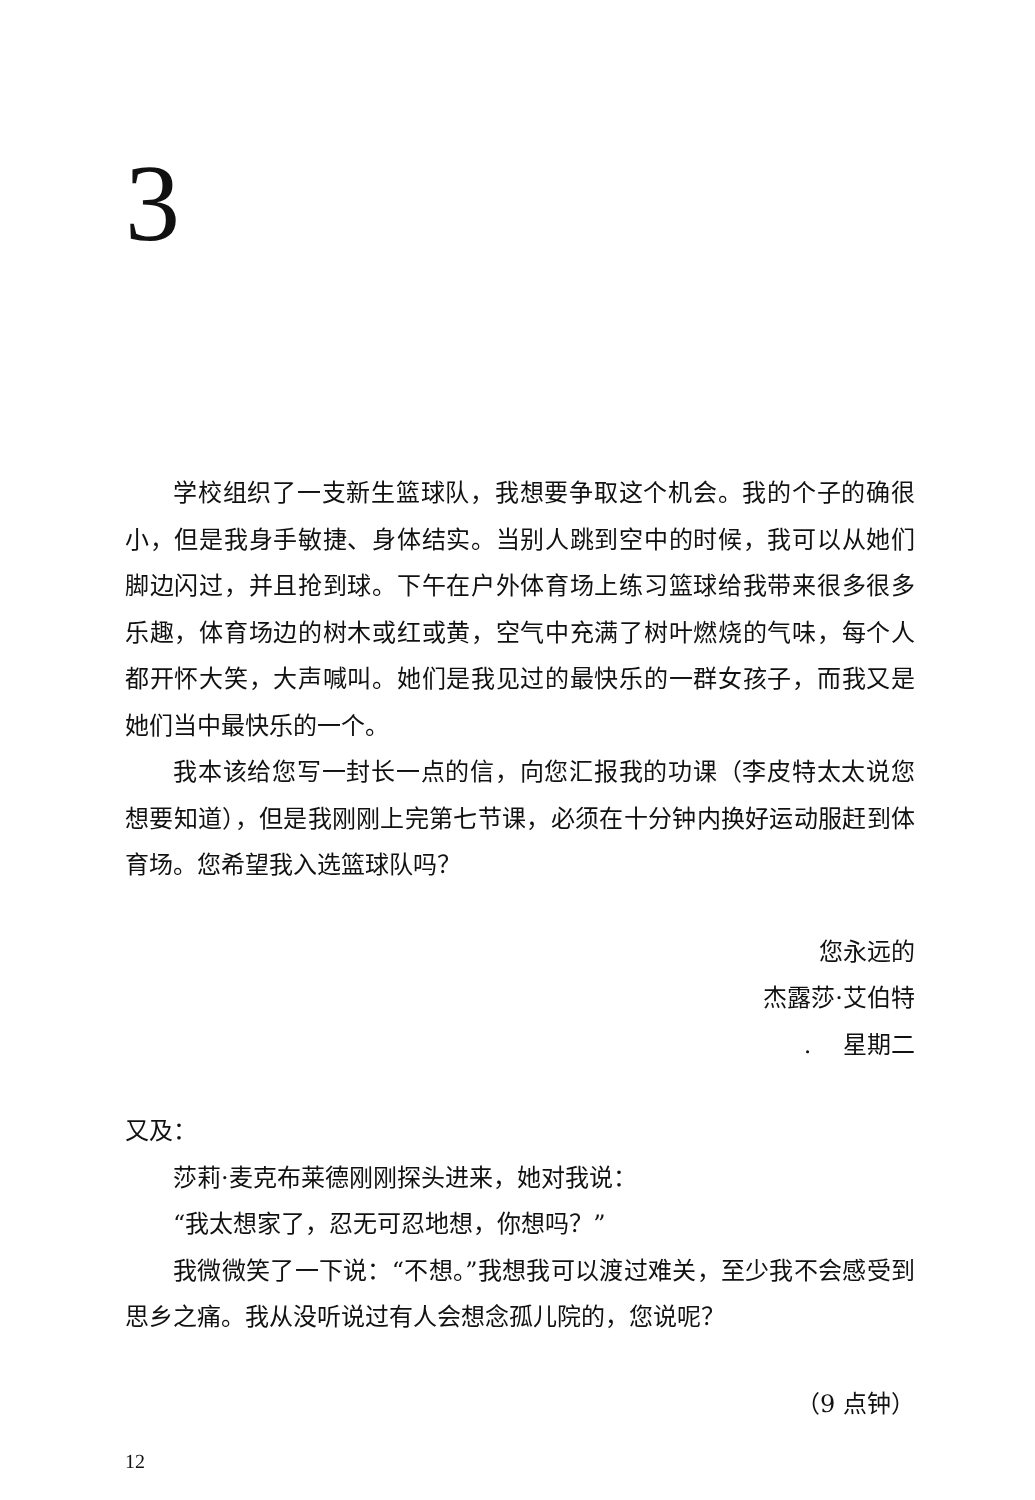3
学校组织了一支新生篮球队，我想要争取这个机会。我的个子的确很小，但是我身手敏捷、身体结实。当别人跳到空中的时候，我可以从她们脚边闪过，并且抢到球。下午在户外体育场上练习篮球给我带来很多很多乐趣，体育场边的树木或红或黄，空气中充满了树叶燃烧的气味，每个人都开怀大笑，大声喊叫。她们是我见过的最快乐的一群女孩子，而我又是她们当中最快乐的一个。
我本该给您写一封长一点的信，向您汇报我的功课（李皮特太太说您想要知道），但是我刚刚上完第七节课，必须在十分钟内换好运动服赶到体育场。您希望我入选篮球队吗？
您永远的
杰露莎·艾伯特
. 　星期二
又及：
莎莉·麦克布莱德刚刚探头进来，她对我说：
“我太想家了，忍无可忍地想，你想吗？”
我微微笑了一下说：“不想。”我想我可以渡过难关，至少我不会感受到思乡之痛。我从没听说过有人会想念孤儿院的，您说呢？
（9 点钟）
12